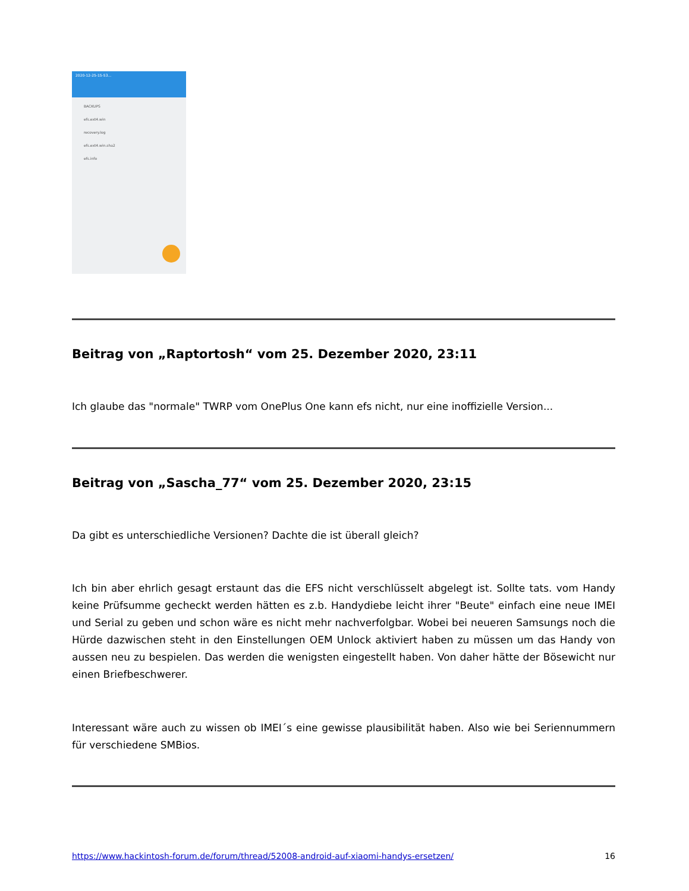2020-12-25-15-53...
BACKUPS
efs.ext4.win
recovery.log
efs.ext4.win.sha2
efs.info
Beitrag von „Raptortosh“ vom 25. Dezember 2020, 23:11
Ich glaube das "normale" TWRP vom OnePlus One kann efs nicht, nur eine inoffizielle Version...
Beitrag von „Sascha_77“ vom 25. Dezember 2020, 23:15
Da gibt es unterschiedliche Versionen? Dachte die ist überall gleich?
Ich bin aber ehrlich gesagt erstaunt das die EFS nicht verschlüsselt abgelegt ist. Sollte tats. vom Handy keine Prüfsumme gecheckt werden hätten es z.b. Handydiebe leicht ihrer "Beute" einfach eine neue IMEI und Serial zu geben und schon wäre es nicht mehr nachverfolgbar. Wobei bei neueren Samsungs noch die Hürde dazwischen steht in den Einstellungen OEM Unlock aktiviert haben zu müssen um das Handy von aussen neu zu bespielen. Das werden die wenigsten eingestellt haben. Von daher hätte der Bösewicht nur einen Briefbeschwerer.
Interessant wäre auch zu wissen ob IMEI´s eine gewisse plausibilität haben. Also wie bei Seriennummern für verschiedene SMBios.
https://www.hackintosh-forum.de/forum/thread/52008-android-auf-xiaomi-handys-ersetzen/ 16